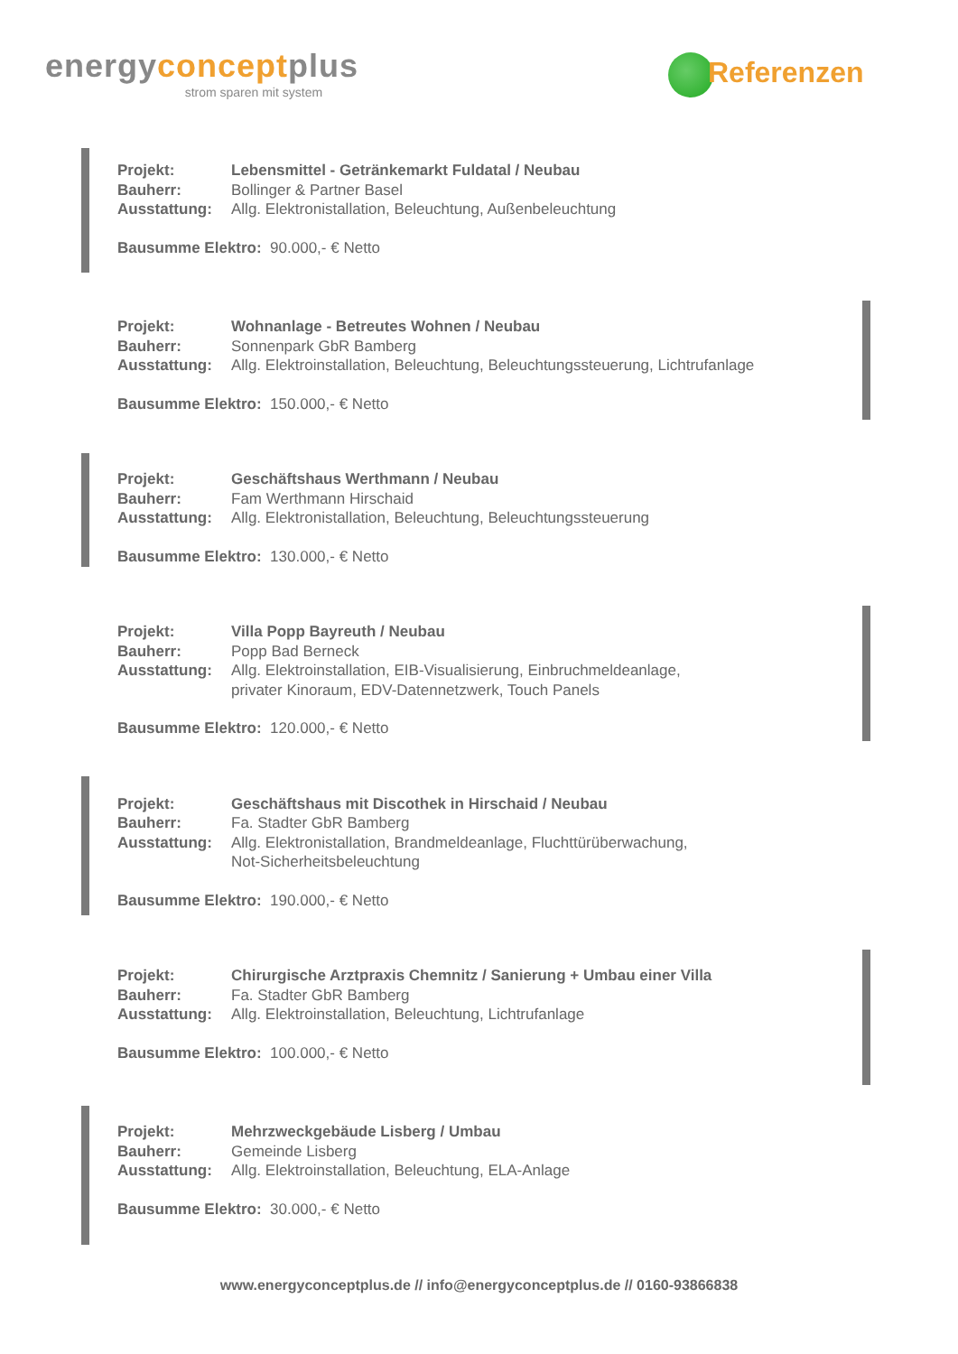energyconceptplus
strom sparen mit system
Referenzen
Projekt: Lebensmittel - Getränkemarkt Fuldatal / Neubau
Bauherr: Bollinger & Partner Basel
Ausstattung: Allg. Elektronistallation, Beleuchtung, Außenbeleuchtung
Bausumme Elektro: 90.000,- € Netto
Projekt: Wohnanlage - Betreutes Wohnen / Neubau
Bauherr: Sonnenpark GbR Bamberg
Ausstattung: Allg. Elektroinstallation, Beleuchtung, Beleuchtungssteuerung, Lichtrufanlage
Bausumme Elektro: 150.000,- € Netto
Projekt: Geschäftshaus Werthmann / Neubau
Bauherr: Fam Werthmann Hirschaid
Ausstattung: Allg. Elektronistallation, Beleuchtung, Beleuchtungssteuerung
Bausumme Elektro: 130.000,- € Netto
Projekt: Villa Popp Bayreuth / Neubau
Bauherr: Popp Bad Berneck
Ausstattung: Allg. Elektroinstallation, EIB-Visualisierung, Einbruchmeldeanlage,
privater Kinoraum, EDV-Datennetzwerk, Touch Panels
Bausumme Elektro: 120.000,- € Netto
Projekt: Geschäftshaus mit Discothek in Hirschaid / Neubau
Bauherr: Fa. Stadter GbR Bamberg
Ausstattung: Allg. Elektronistallation, Brandmeldeanlage, Fluchttürüberwachung,
Not-Sicherheitsbeleuchtung
Bausumme Elektro: 190.000,- € Netto
Projekt: Chirurgische Arztpraxis Chemnitz / Sanierung + Umbau einer Villa
Bauherr: Fa. Stadter GbR Bamberg
Ausstattung: Allg. Elektroinstallation, Beleuchtung, Lichtrufanlage
Bausumme Elektro: 100.000,- € Netto
Projekt: Mehrzweckgebäude Lisberg / Umbau
Bauherr: Gemeinde Lisberg
Ausstattung: Allg. Elektroinstallation, Beleuchtung, ELA-Anlage
Bausumme Elektro: 30.000,- € Netto
www.energyconceptplus.de // info@energyconceptplus.de // 0160-93866838